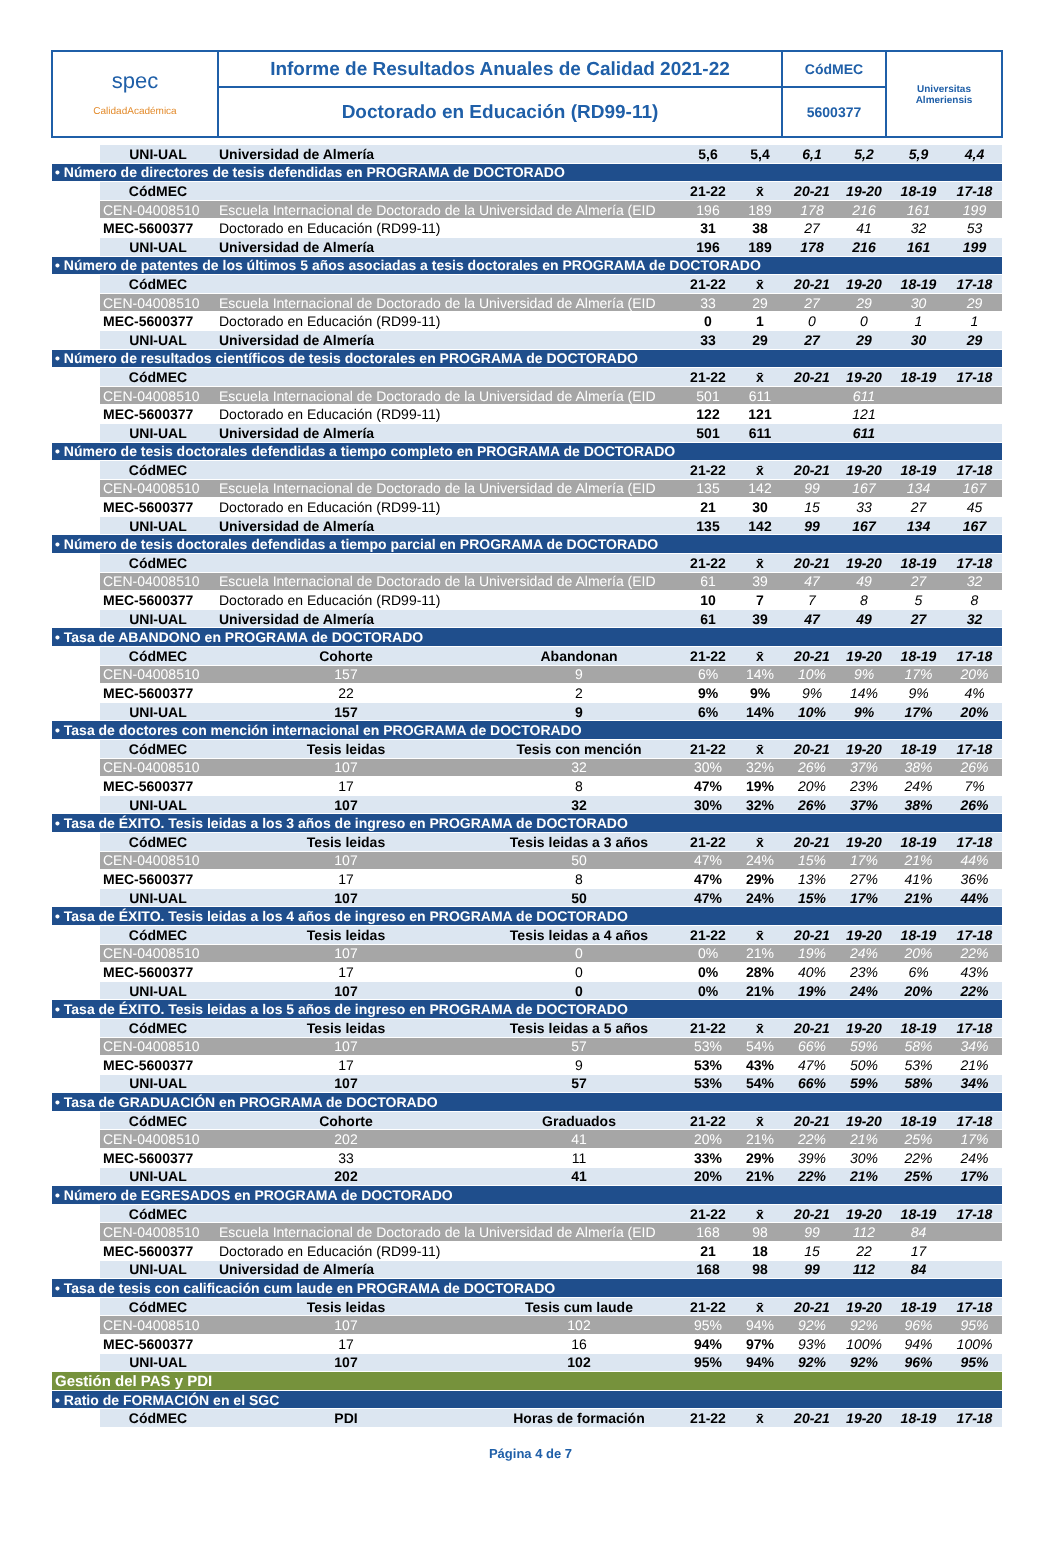| spec CalidadAcadémica | Informe de Resultados Anuales de Calidad 2021-22 | CódMEC | Universitas Almeriensis |
| | Doctorado en Educación (RD99-11) | 5600377 | |
| | UNI-UAL | Universidad de Almería | | 5,6 | 5,4 | 6,1 | 5,2 | 5,9 | 4,4 |
| • Número de directores de tesis defendidas en PROGRAMA de DOCTORADO | | | | | | | | | |
| | CódMEC | | | 21-22 | x̄ | 20-21 | 19-20 | 18-19 | 17-18 |
| | CEN-04008510 | Escuela Internacional de Doctorado de la Universidad de Almería (EID | | 196 | 189 | 178 | 216 | 161 | 199 |
| | MEC-5600377 | Doctorado en Educación (RD99-11) | | 31 | 38 | 27 | 41 | 32 | 53 |
| | UNI-UAL | Universidad de Almería | | 196 | 189 | 178 | 216 | 161 | 199 |
| • Número de patentes de los últimos 5 años asociadas a tesis doctorales en PROGRAMA de DOCTORADO | | | | | | | | | |
| | CódMEC | | | 21-22 | x̄ | 20-21 | 19-20 | 18-19 | 17-18 |
| | CEN-04008510 | Escuela Internacional de Doctorado de la Universidad de Almería (EID | | 33 | 29 | 27 | 29 | 30 | 29 |
| | MEC-5600377 | Doctorado en Educación (RD99-11) | | 0 | 1 | 0 | 0 | 1 | 1 |
| | UNI-UAL | Universidad de Almería | | 33 | 29 | 27 | 29 | 30 | 29 |
| • Número de resultados científicos de tesis doctorales en PROGRAMA de DOCTORADO | | | | | | | | | |
| | CódMEC | | | 21-22 | x̄ | 20-21 | 19-20 | 18-19 | 17-18 |
| | CEN-04008510 | Escuela Internacional de Doctorado de la Universidad de Almería (EID | | 501 | 611 | | 611 | | |
| | MEC-5600377 | Doctorado en Educación (RD99-11) | | 122 | 121 | | 121 | | |
| | UNI-UAL | Universidad de Almería | | 501 | 611 | | 611 | | |
| • Número de tesis doctorales defendidas a tiempo completo en PROGRAMA de DOCTORADO | | | | | | | | | |
| | CódMEC | | | 21-22 | x̄ | 20-21 | 19-20 | 18-19 | 17-18 |
| | CEN-04008510 | Escuela Internacional de Doctorado de la Universidad de Almería (EID | | 135 | 142 | 99 | 167 | 134 | 167 |
| | MEC-5600377 | Doctorado en Educación (RD99-11) | | 21 | 30 | 15 | 33 | 27 | 45 |
| | UNI-UAL | Universidad de Almería | | 135 | 142 | 99 | 167 | 134 | 167 |
| • Número de tesis doctorales defendidas a tiempo parcial en PROGRAMA de DOCTORADO | | | | | | | | | |
| | CódMEC | | | 21-22 | x̄ | 20-21 | 19-20 | 18-19 | 17-18 |
| | CEN-04008510 | Escuela Internacional de Doctorado de la Universidad de Almería (EID | | 61 | 39 | 47 | 49 | 27 | 32 |
| | MEC-5600377 | Doctorado en Educación (RD99-11) | | 10 | 7 | 7 | 8 | 5 | 8 |
| | UNI-UAL | Universidad de Almería | | 61 | 39 | 47 | 49 | 27 | 32 |
| • Tasa de ABANDONO en PROGRAMA de DOCTORADO | | | | | | | | | |
| | CódMEC | Cohorte | Abandonan | 21-22 | x̄ | 20-21 | 19-20 | 18-19 | 17-18 |
| | CEN-04008510 | 157 | 9 | 6% | 14% | 10% | 9% | 17% | 20% |
| | MEC-5600377 | 22 | 2 | 9% | 9% | 9% | 14% | 9% | 4% |
| | UNI-UAL | 157 | 9 | 6% | 14% | 10% | 9% | 17% | 20% |
| • Tasa de doctores con mención internacional en PROGRAMA de DOCTORADO | | | | | | | | | |
| | CódMEC | Tesis leidas | Tesis con mención | 21-22 | x̄ | 20-21 | 19-20 | 18-19 | 17-18 |
| | CEN-04008510 | 107 | 32 | 30% | 32% | 26% | 37% | 38% | 26% |
| | MEC-5600377 | 17 | 8 | 47% | 19% | 20% | 23% | 24% | 7% |
| | UNI-UAL | 107 | 32 | 30% | 32% | 26% | 37% | 38% | 26% |
| • Tasa de ÉXITO. Tesis leidas a los 3 años de ingreso en PROGRAMA de DOCTORADO | | | | | | | | | |
| | CódMEC | Tesis leidas | Tesis leidas a 3 años | 21-22 | x̄ | 20-21 | 19-20 | 18-19 | 17-18 |
| | CEN-04008510 | 107 | 50 | 47% | 24% | 15% | 17% | 21% | 44% |
| | MEC-5600377 | 17 | 8 | 47% | 29% | 13% | 27% | 41% | 36% |
| | UNI-UAL | 107 | 50 | 47% | 24% | 15% | 17% | 21% | 44% |
| • Tasa de ÉXITO. Tesis leidas a los 4 años de ingreso en PROGRAMA de DOCTORADO | | | | | | | | | |
| | CódMEC | Tesis leidas | Tesis leidas a 4 años | 21-22 | x̄ | 20-21 | 19-20 | 18-19 | 17-18 |
| | CEN-04008510 | 107 | 0 | 0% | 21% | 19% | 24% | 20% | 22% |
| | MEC-5600377 | 17 | 0 | 0% | 28% | 40% | 23% | 6% | 43% |
| | UNI-UAL | 107 | 0 | 0% | 21% | 19% | 24% | 20% | 22% |
| • Tasa de ÉXITO. Tesis leidas a los 5 años de ingreso en PROGRAMA de DOCTORADO | | | | | | | | | |
| | CódMEC | Tesis leidas | Tesis leidas a 5 años | 21-22 | x̄ | 20-21 | 19-20 | 18-19 | 17-18 |
| | CEN-04008510 | 107 | 57 | 53% | 54% | 66% | 59% | 58% | 34% |
| | MEC-5600377 | 17 | 9 | 53% | 43% | 47% | 50% | 53% | 21% |
| | UNI-UAL | 107 | 57 | 53% | 54% | 66% | 59% | 58% | 34% |
| • Tasa de GRADUACIÓN en PROGRAMA de DOCTORADO | | | | | | | | | |
| | CódMEC | Cohorte | Graduados | 21-22 | x̄ | 20-21 | 19-20 | 18-19 | 17-18 |
| | CEN-04008510 | 202 | 41 | 20% | 21% | 22% | 21% | 25% | 17% |
| | MEC-5600377 | 33 | 11 | 33% | 29% | 39% | 30% | 22% | 24% |
| | UNI-UAL | 202 | 41 | 20% | 21% | 22% | 21% | 25% | 17% |
| • Número de EGRESADOS en PROGRAMA de DOCTORADO | | | | | | | | | |
| | CódMEC | | | 21-22 | x̄ | 20-21 | 19-20 | 18-19 | 17-18 |
| | CEN-04008510 | Escuela Internacional de Doctorado de la Universidad de Almería (EID | | 168 | 98 | 99 | 112 | 84 | |
| | MEC-5600377 | Doctorado en Educación (RD99-11) | | 21 | 18 | 15 | 22 | 17 | |
| | UNI-UAL | Universidad de Almería | | 168 | 98 | 99 | 112 | 84 | |
| • Tasa de tesis con calificación cum laude en PROGRAMA de DOCTORADO | | | | | | | | | |
| | CódMEC | Tesis leidas | Tesis cum laude | 21-22 | x̄ | 20-21 | 19-20 | 18-19 | 17-18 |
| | CEN-04008510 | 107 | 102 | 95% | 94% | 92% | 92% | 96% | 95% |
| | MEC-5600377 | 17 | 16 | 94% | 97% | 93% | 100% | 94% | 100% |
| | UNI-UAL | 107 | 102 | 95% | 94% | 92% | 92% | 96% | 95% |
| Gestión del PAS y PDI | | | | | | | | | |
| • Ratio de FORMACIÓN en el SGC | | | | | | | | | |
| | CódMEC | PDI | Horas de formación | 21-22 | x̄ | 20-21 | 19-20 | 18-19 | 17-18 |
Página 4 de 7